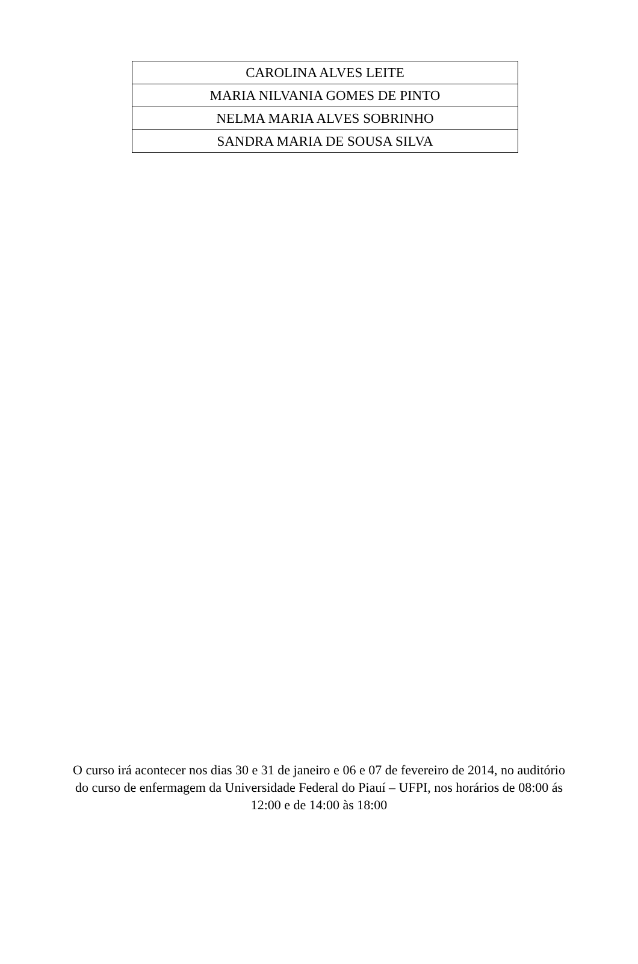| CAROLINA ALVES LEITE |
| MARIA NILVANIA GOMES DE PINTO |
| NELMA MARIA ALVES SOBRINHO |
| SANDRA MARIA DE SOUSA SILVA |
O curso irá acontecer nos dias 30 e 31 de janeiro e 06 e 07 de fevereiro de 2014, no auditório do curso de enfermagem da Universidade Federal do Piauí – UFPI, nos horários de 08:00 ás 12:00 e de 14:00 às 18:00